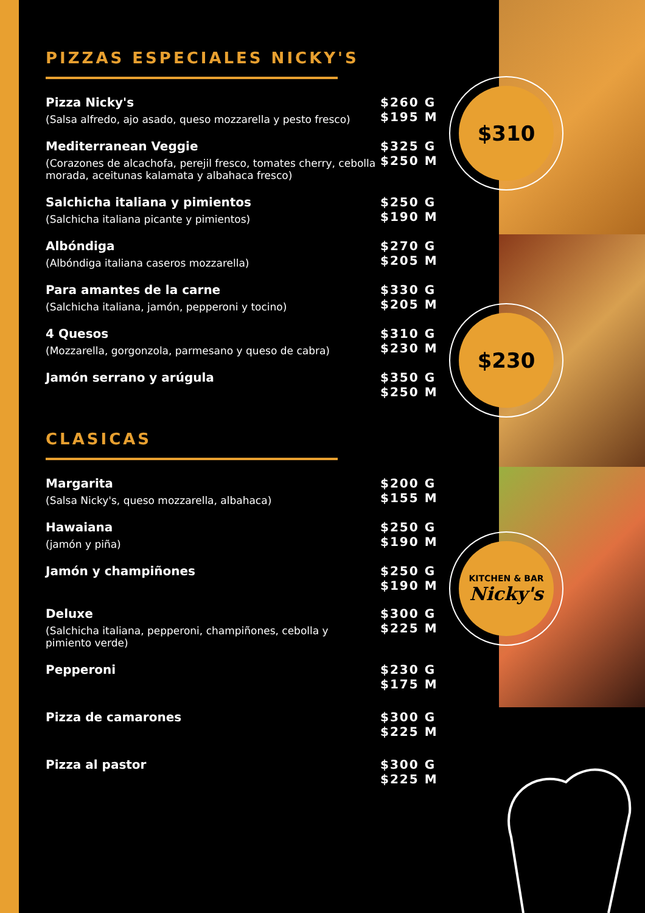$310
$230
KITCHEN & BAR
Nicky's
PIZZAS ESPECIALES NICKY'S
Pizza Nicky's
(Salsa alfredo, ajo asado, queso mozzarella y pesto fresco)
$260 G
$195 M
Mediterranean Veggie
(Corazones de alcachofa, perejil fresco, tomates cherry, cebolla morada, aceitunas kalamata y albahaca fresco)
$325 G
$250 M
Salchicha italiana y pimientos
(Salchicha italiana picante y pimientos)
$250 G
$190 M
Albóndiga
(Albóndiga italiana caseros mozzarella)
$270 G
$205 M
Para amantes de la carne
(Salchicha italiana, jamón, pepperoni y tocino)
$330 G
$205 M
4 Quesos
(Mozzarella, gorgonzola, parmesano y queso de cabra)
$310 G
$230 M
Jamón serrano y arúgula
$350 G
$250 M
CLASICAS
Margarita
(Salsa Nicky's, queso mozzarella, albahaca)
$200 G
$155 M
Hawaiana
(jamón y piña)
$250 G
$190 M
Jamón y champiñones
$250 G
$190 M
Deluxe
(Salchicha italiana, pepperoni, champiñones, cebolla y pimiento verde)
$300 G
$225 M
Pepperoni
$230 G
$175 M
Pizza de camarones
$300 G
$225 M
Pizza al pastor
$300 G
$225 M